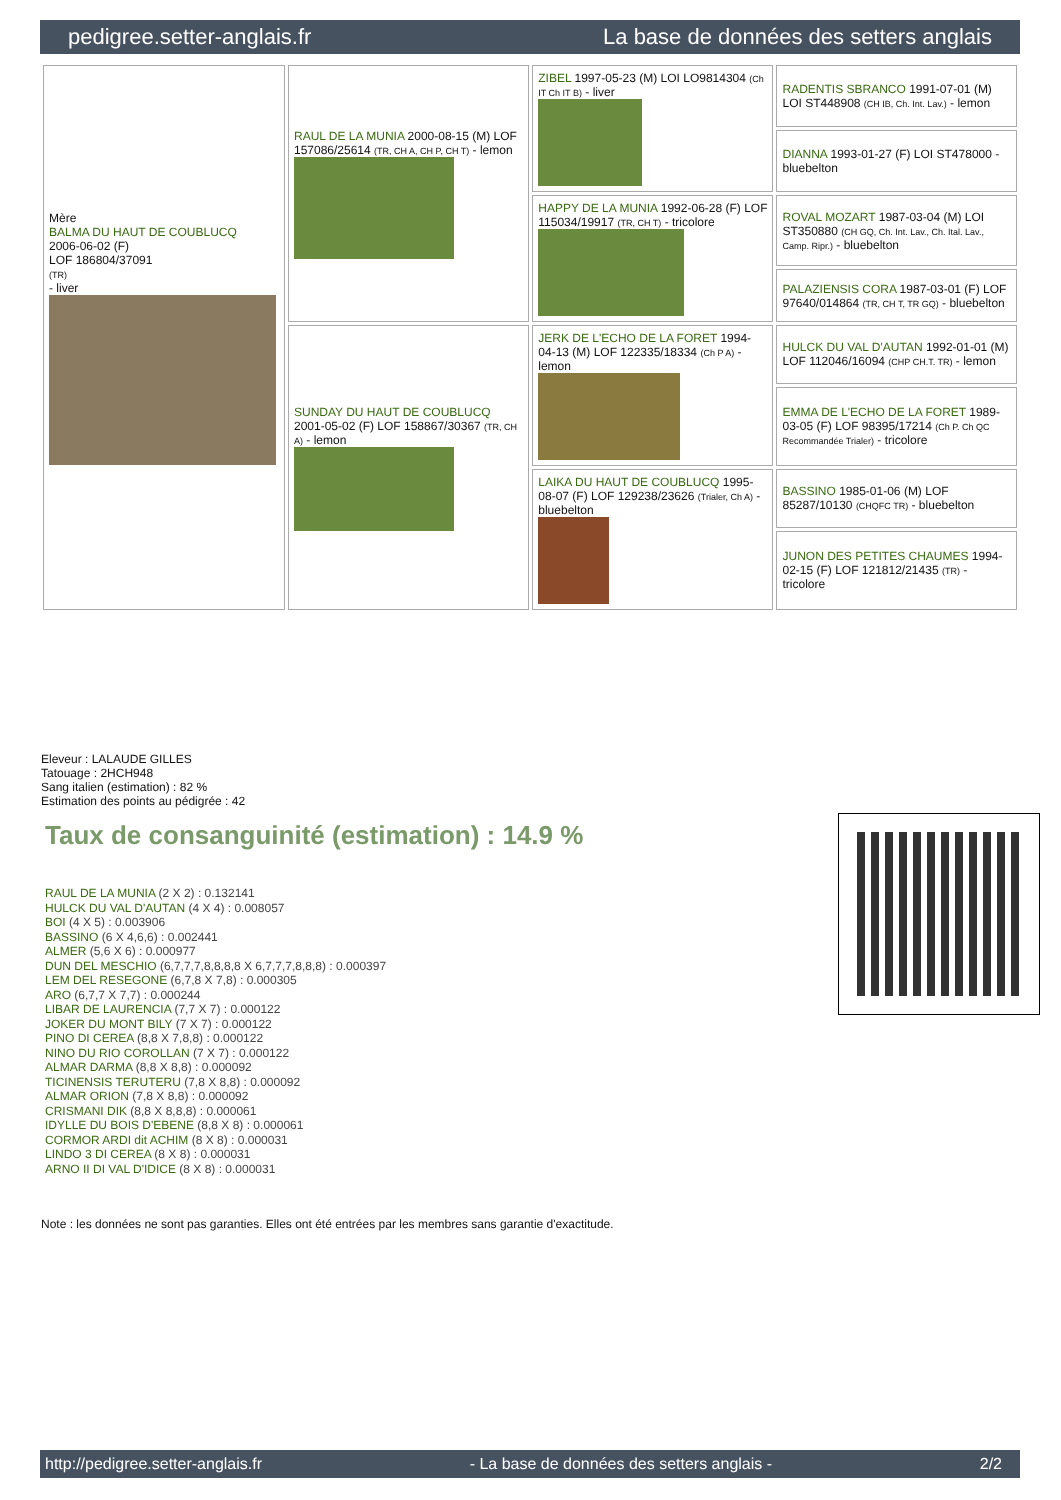pedigree.setter-anglais.fr La base de données des setters anglais
| Mère BALMA DU HAUT DE COUBLUCQ 2006-06-02 (F) LOF 186804/37091 (TR) - liver | RAUL DE LA MUNIA 2000-08-15 (M) LOF 157086/25614 (TR, CH A, CH P, CH T) - lemon | ZIBEL 1997-05-23 (M) LOI LO9814304 (Ch IT Ch IT B) - liver | RADENTIS SBRANCO 1991-07-01 (M) LOI ST448908 (CH IB, Ch. Int. Lav.) - lemon |
| | | | DIANNA 1993-01-27 (F) LOI ST478000 - bluebelton |
| | | HAPPY DE LA MUNIA 1992-06-28 (F) LOF 115034/19917 (TR, CH T) - tricolore | ROVAL MOZART 1987-03-04 (M) LOI ST350880 (CH GQ, Ch. Int. Lav., Ch. Ital. Lav., Camp. Ripr.) - bluebelton |
| | | | PALAZIENSIS CORA 1987-03-01 (F) LOF 97640/014864 (TR, CH T, TR GQ) - bluebelton |
| | SUNDAY DU HAUT DE COUBLUCQ 2001-05-02 (F) LOF 158867/30367 (TR, CH A) - lemon | JERK DE L'ECHO DE LA FORET 1994-04-13 (M) LOF 122335/18334 (Ch P A) - lemon | HULCK DU VAL D'AUTAN 1992-01-01 (M) LOF 112046/16094 (CHP CH.T. TR) - lemon |
| | | | EMMA DE L'ECHO DE LA FORET 1989-03-05 (F) LOF 98395/17214 (Ch P. Ch QC Recommandée Trialer) - tricolore |
| | | LAIKA DU HAUT DE COUBLUCQ 1995-08-07 (F) LOF 129238/23626 (Trialer, Ch A) - bluebelton | BASSINO 1985-01-06 (M) LOF 85287/10130 (CHQFC TR) - bluebelton |
| | | | JUNON DES PETITES CHAUMES 1994-02-15 (F) LOF 121812/21435 (TR) - tricolore |
Eleveur : LALAUDE GILLES
Tatouage : 2HCH948
Sang italien (estimation) : 82 %
Estimation des points au pédigrée : 42
Taux de consanguinité (estimation) : 14.9 %
RAUL DE LA MUNIA (2 X 2) : 0.132141
HULCK DU VAL D'AUTAN (4 X 4) : 0.008057
BOI (4 X 5) : 0.003906
BASSINO (6 X 4,6,6) : 0.002441
ALMER (5,6 X 6) : 0.000977
DUN DEL MESCHIO (6,7,7,7,8,8,8,8 X 6,7,7,7,8,8,8) : 0.000397
LEM DEL RESEGONE (6,7,8 X 7,8) : 0.000305
ARO (6,7,7 X 7,7) : 0.000244
LIBAR DE LAURENCIA (7,7 X 7) : 0.000122
JOKER DU MONT BILY (7 X 7) : 0.000122
PINO DI CEREA (8,8 X 7,8,8) : 0.000122
NINO DU RIO COROLLAN (7 X 7) : 0.000122
ALMAR DARMA (8,8 X 8,8) : 0.000092
TICINENSIS TERUTERU (7,8 X 8,8) : 0.000092
ALMAR ORION (7,8 X 8,8) : 0.000092
CRISMANI DIK (8,8 X 8,8,8) : 0.000061
IDYLLE DU BOIS D'EBENE (8,8 X 8) : 0.000061
CORMOR ARDI dit ACHIM (8 X 8) : 0.000031
LINDO 3 DI CEREA (8 X 8) : 0.000031
ARNO II DI VAL D'IDICE (8 X 8) : 0.000031
Note : les données ne sont pas garanties. Elles ont été entrées par les membres sans garantie d'exactitude.
http://pedigree.setter-anglais.fr - La base de données des setters anglais - 2/2